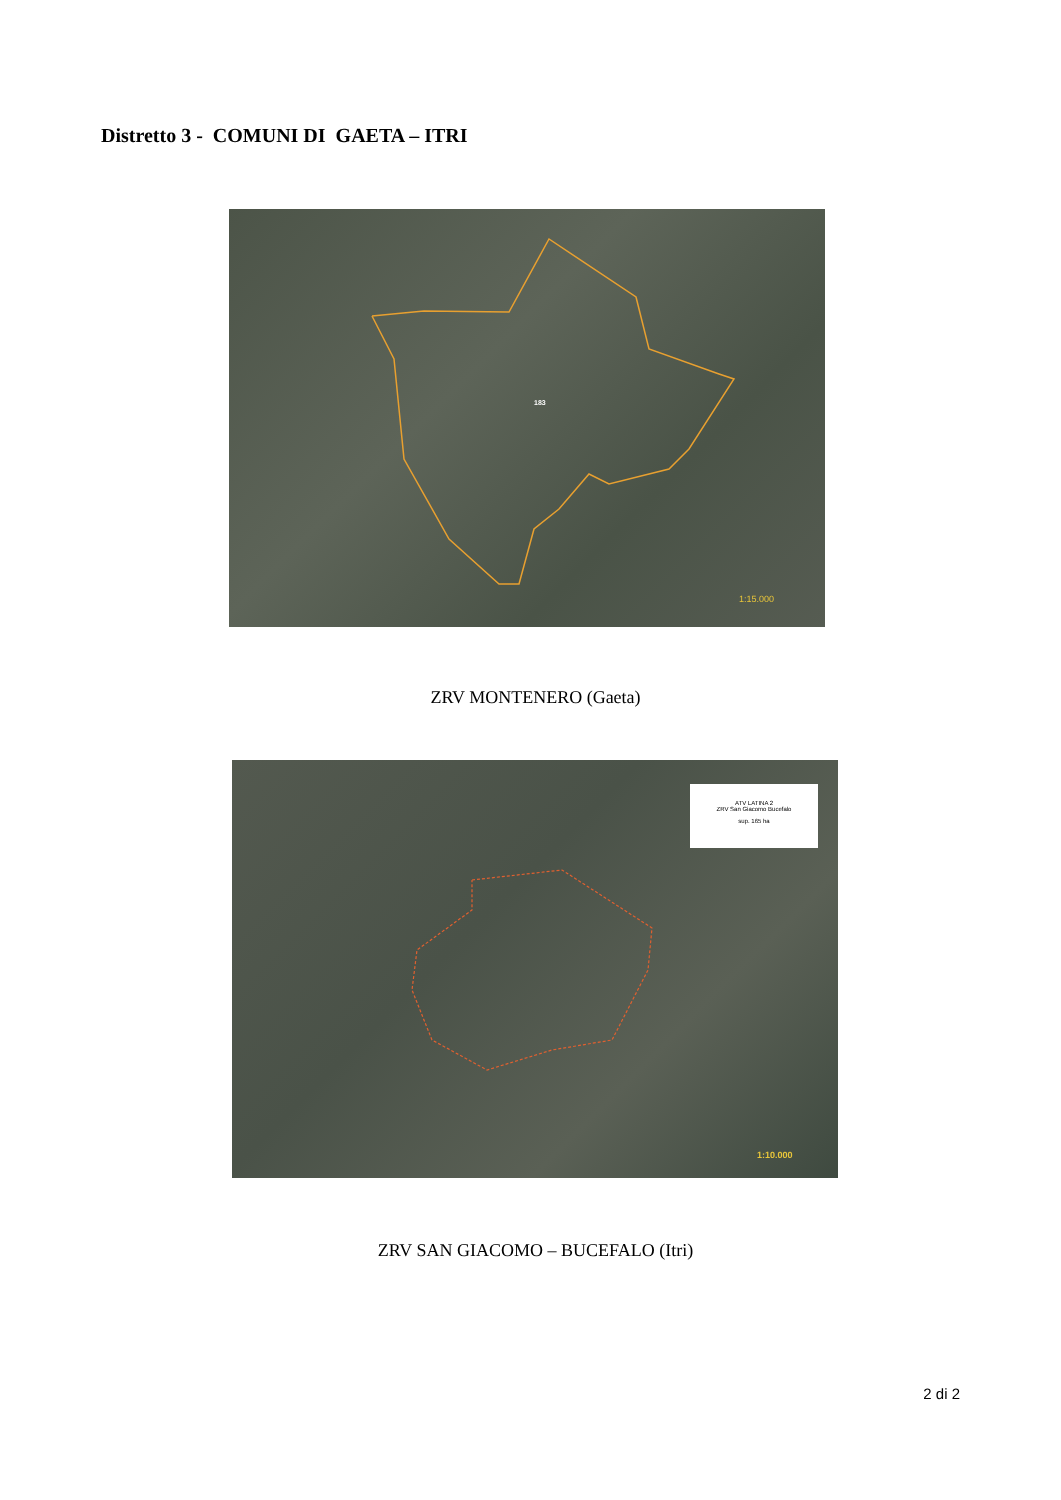Distretto 3 - COMUNI DI GAETA – ITRI
183
1:15.000
ZRV MONTENERO (Gaeta)
ATV LATINA 2
ZRV San Giacomo Bucefalo
sup. 165 ha
1:10.000
ZRV SAN GIACOMO – BUCEFALO (Itri)
2 di 2